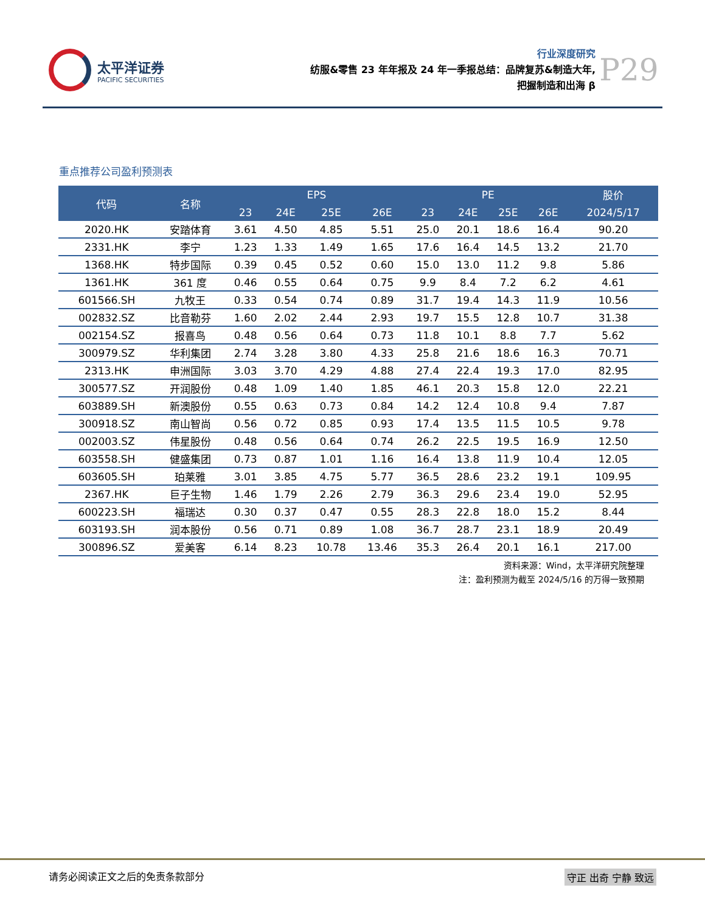太平洋证券
PACIFIC SECURITIES
行业深度研究
纺服&零售 23 年年报及 24 年一季报总结：品牌复苏&制造大年,
把握制造和出海 β
P29
重点推荐公司盈利预测表
| 代码 | 名称 | EPS | | | | PE | | | | 股价 |
| --- | --- | --- | --- | --- | --- | --- | --- | --- | --- | --- |
| | | 23 | 24E | 25E | 26E | 23 | 24E | 25E | 26E | 2024/5/17 |
| 2020.HK | 安踏体育 | 3.61 | 4.50 | 4.85 | 5.51 | 25.0 | 20.1 | 18.6 | 16.4 | 90.20 |
| 2331.HK | 李宁 | 1.23 | 1.33 | 1.49 | 1.65 | 17.6 | 16.4 | 14.5 | 13.2 | 21.70 |
| 1368.HK | 特步国际 | 0.39 | 0.45 | 0.52 | 0.60 | 15.0 | 13.0 | 11.2 | 9.8 | 5.86 |
| 1361.HK | 361 度 | 0.46 | 0.55 | 0.64 | 0.75 | 9.9 | 8.4 | 7.2 | 6.2 | 4.61 |
| 601566.SH | 九牧王 | 0.33 | 0.54 | 0.74 | 0.89 | 31.7 | 19.4 | 14.3 | 11.9 | 10.56 |
| 002832.SZ | 比音勒芬 | 1.60 | 2.02 | 2.44 | 2.93 | 19.7 | 15.5 | 12.8 | 10.7 | 31.38 |
| 002154.SZ | 报喜鸟 | 0.48 | 0.56 | 0.64 | 0.73 | 11.8 | 10.1 | 8.8 | 7.7 | 5.62 |
| 300979.SZ | 华利集团 | 2.74 | 3.28 | 3.80 | 4.33 | 25.8 | 21.6 | 18.6 | 16.3 | 70.71 |
| 2313.HK | 申洲国际 | 3.03 | 3.70 | 4.29 | 4.88 | 27.4 | 22.4 | 19.3 | 17.0 | 82.95 |
| 300577.SZ | 开润股份 | 0.48 | 1.09 | 1.40 | 1.85 | 46.1 | 20.3 | 15.8 | 12.0 | 22.21 |
| 603889.SH | 新澳股份 | 0.55 | 0.63 | 0.73 | 0.84 | 14.2 | 12.4 | 10.8 | 9.4 | 7.87 |
| 300918.SZ | 南山智尚 | 0.56 | 0.72 | 0.85 | 0.93 | 17.4 | 13.5 | 11.5 | 10.5 | 9.78 |
| 002003.SZ | 伟星股份 | 0.48 | 0.56 | 0.64 | 0.74 | 26.2 | 22.5 | 19.5 | 16.9 | 12.50 |
| 603558.SH | 健盛集团 | 0.73 | 0.87 | 1.01 | 1.16 | 16.4 | 13.8 | 11.9 | 10.4 | 12.05 |
| 603605.SH | 珀莱雅 | 3.01 | 3.85 | 4.75 | 5.77 | 36.5 | 28.6 | 23.2 | 19.1 | 109.95 |
| 2367.HK | 巨子生物 | 1.46 | 1.79 | 2.26 | 2.79 | 36.3 | 29.6 | 23.4 | 19.0 | 52.95 |
| 600223.SH | 福瑞达 | 0.30 | 0.37 | 0.47 | 0.55 | 28.3 | 22.8 | 18.0 | 15.2 | 8.44 |
| 603193.SH | 润本股份 | 0.56 | 0.71 | 0.89 | 1.08 | 36.7 | 28.7 | 23.1 | 18.9 | 20.49 |
| 300896.SZ | 爱美客 | 6.14 | 8.23 | 10.78 | 13.46 | 35.3 | 26.4 | 20.1 | 16.1 | 217.00 |
资料来源：Wind，太平洋研究院整理
注：盈利预测为截至 2024/5/16 的万得一致预期
请务必阅读正文之后的免责条款部分 守正 出奇 宁静 致远